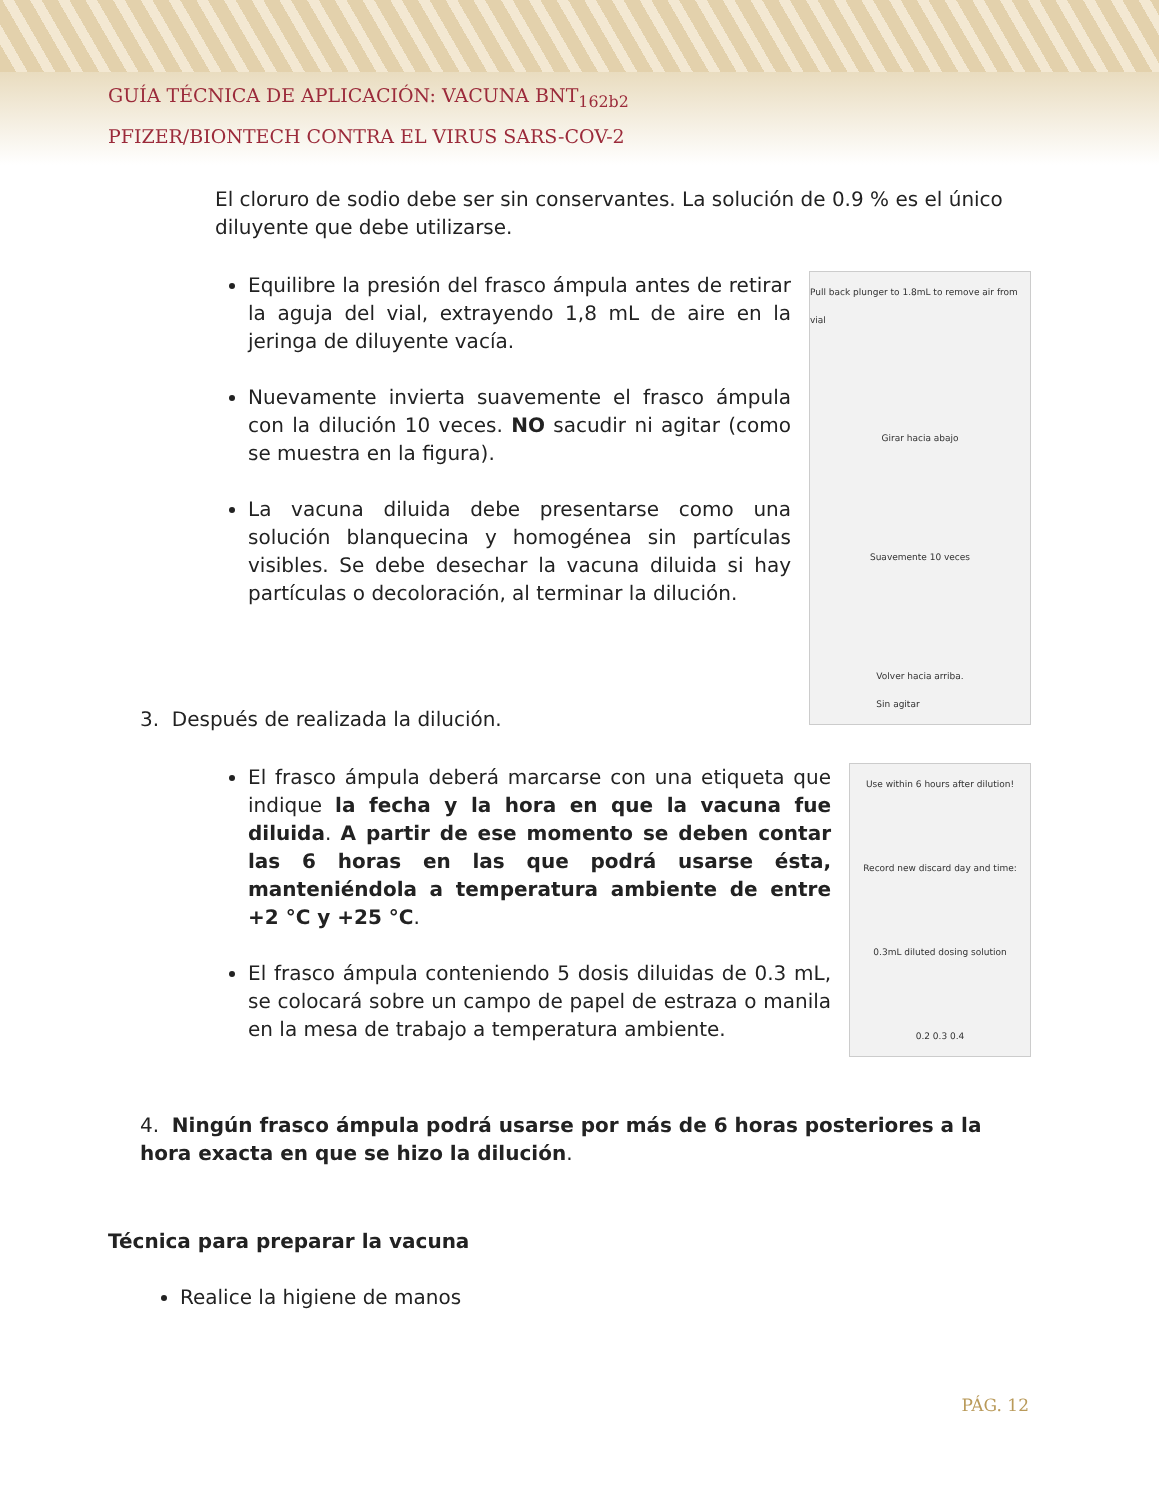GUÍA TÉCNICA DE APLICACIÓN: VACUNA BNT<sub>162b2</sub>
PFIZER/BIONTECH CONTRA EL VIRUS SARS-COV-2
El cloruro de sodio debe ser sin conservantes. La solución de 0.9 % es el único diluyente que debe utilizarse.
Equilibre la presión del frasco ámpula antes de retirar la aguja del vial, extrayendo 1,8 mL de aire en la jeringa de diluyente vacía.
Nuevamente invierta suavemente el frasco ámpula con la dilución 10 veces. NO sacudir ni agitar (como se muestra en la figura).
La vacuna diluida debe presentarse como una solución blanquecina y homogénea sin partículas visibles. Se debe desechar la vacuna diluida si hay partículas o decoloración, al terminar la dilución.
Pull back plunger to 1.8mL to remove air from vial
Girar hacia abajo
Suavemente 10 veces
Volver hacia arriba.
Sin agitar
3. Después de realizada la dilución.
El frasco ámpula deberá marcarse con una etiqueta que indique la fecha y la hora en que la vacuna fue diluida. A partir de ese momento se deben contar las 6 horas en las que podrá usarse ésta, manteniéndola a temperatura ambiente de entre +2 °C y +25 °C.
El frasco ámpula conteniendo 5 dosis diluidas de 0.3 mL, se colocará sobre un campo de papel de estraza o manila en la mesa de trabajo a temperatura ambiente.
Use within 6 hours after dilution!
Record new discard day and time:
0.3mL diluted dosing solution
0.2 0.3 0.4
4. Ningún frasco ámpula podrá usarse por más de 6 horas posteriores a la hora exacta en que se hizo la dilución.
Técnica para preparar la vacuna
Realice la higiene de manos
PÁG. 12